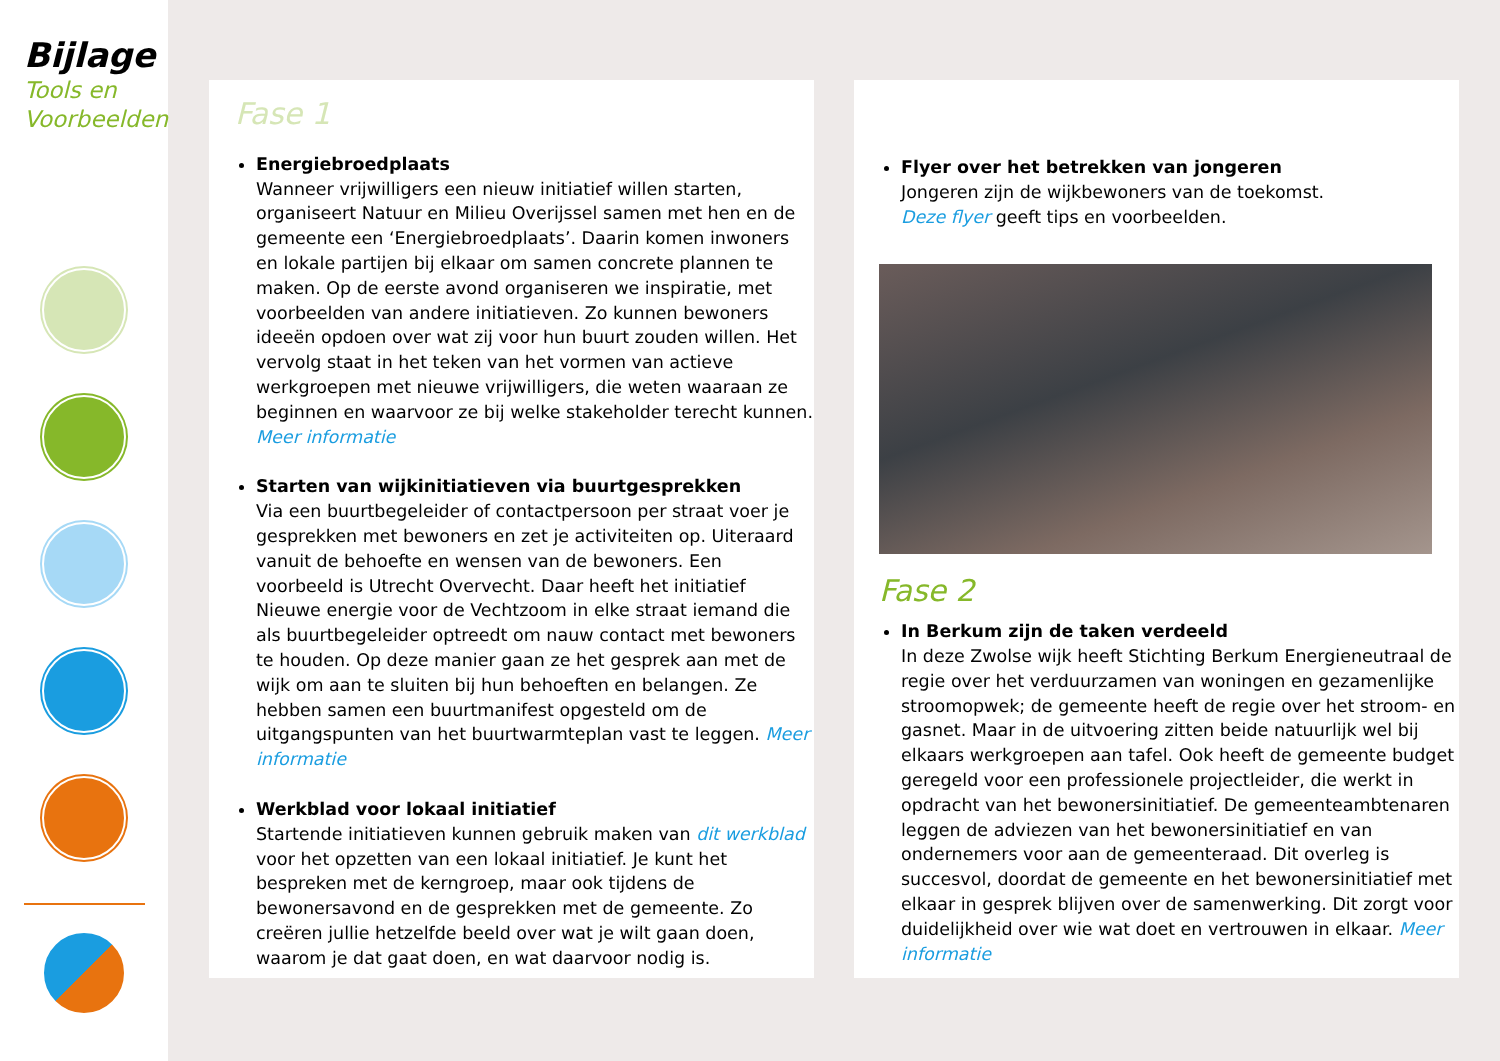Bijlage
Tools en
Voorbeelden
Fase 1
Energiebroedplaats
Wanneer vrijwilligers een nieuw initiatief willen starten, organiseert Natuur en Milieu Overijssel samen met hen en de gemeente een ‘Energiebroedplaats’. Daarin komen inwoners en lokale partijen bij elkaar om samen concrete plannen te maken. Op de eerste avond organiseren we inspiratie, met voorbeelden van andere initiatieven. Zo kunnen bewoners ideeën opdoen over wat zij voor hun buurt zouden willen. Het vervolg staat in het teken van het vormen van actieve werkgroepen met nieuwe vrijwilligers, die weten waaraan ze beginnen en waarvoor ze bij welke stakeholder terecht kunnen. Meer informatie
Starten van wijkinitiatieven via buurtgesprekken
Via een buurtbegeleider of contactpersoon per straat voer je gesprekken met bewoners en zet je activiteiten op. Uiteraard vanuit de behoefte en wensen van de bewoners. Een voorbeeld is Utrecht Overvecht. Daar heeft het initiatief Nieuwe energie voor de Vechtzoom in elke straat iemand die als buurtbegeleider optreedt om nauw contact met bewoners te houden. Op deze manier gaan ze het gesprek aan met de wijk om aan te sluiten bij hun behoeften en belangen. Ze hebben samen een buurtmanifest opgesteld om de uitgangspunten van het buurtwarmteplan vast te leggen. Meer informatie
Werkblad voor lokaal initiatief
Startende initiatieven kunnen gebruik maken van dit werkblad voor het opzetten van een lokaal initiatief. Je kunt het bespreken met de kerngroep, maar ook tijdens de bewonersavond en de gesprekken met de gemeente. Zo creëren jullie hetzelfde beeld over wat je wilt gaan doen, waarom je dat gaat doen, en wat daarvoor nodig is.
Flyer over het betrekken van jongeren
Jongeren zijn de wijkbewoners van de toekomst.
Deze flyer geeft tips en voorbeelden.
Fase 2
In Berkum zijn de taken verdeeld
In deze Zwolse wijk heeft Stichting Berkum Energieneutraal de regie over het verduurzamen van woningen en gezamenlijke stroomopwek; de gemeente heeft de regie over het stroom- en gasnet. Maar in de uitvoering zitten beide natuurlijk wel bij elkaars werkgroepen aan tafel. Ook heeft de gemeente budget geregeld voor een professionele projectleider, die werkt in opdracht van het bewonersinitiatief. De gemeenteambtenaren leggen de adviezen van het bewonersinitiatief en van ondernemers voor aan de gemeenteraad. Dit overleg is succesvol, doordat de gemeente en het bewonersinitiatief met elkaar in gesprek blijven over de samenwerking. Dit zorgt voor duidelijkheid over wie wat doet en vertrouwen in elkaar. Meer informatie